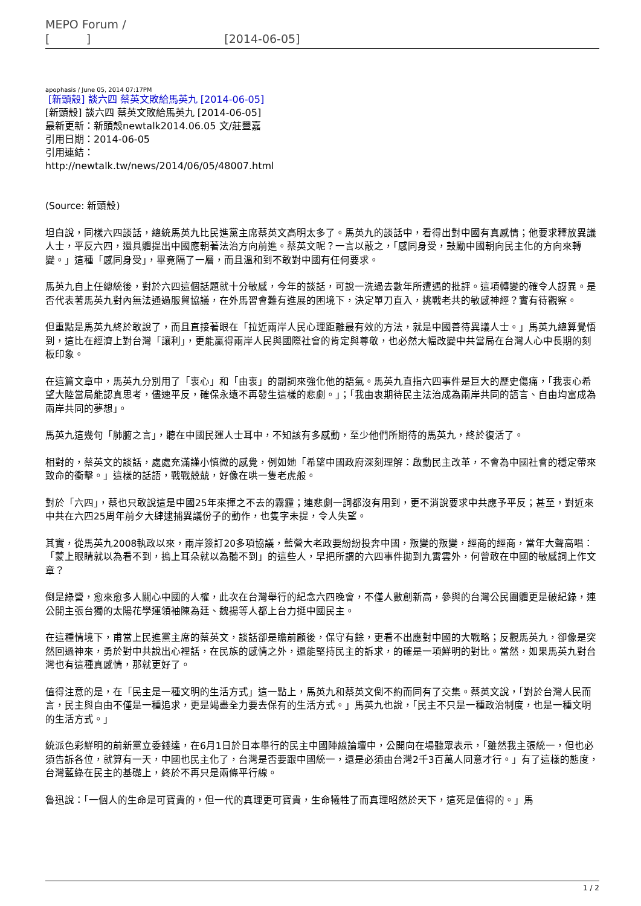MEPO Forum /
[ ] [2014-06-05]
apophasis / June 05, 2014 07:17PM
[新頭殼] 談六四 蔡英文敗給馬英九 [2014-06-05]
[新頭殼] 談六四 蔡英文敗給馬英九 [2014-06-05]
最新更新：新頭殼newtalk2014.06.05 文/莊豐嘉
引用日期：2014-06-05
引用連結：
http://newtalk.tw/news/2014/06/05/48007.html
(Source: 新頭殼)
坦白說，同樣六四談話，總統馬英九比民進黨主席蔡英文高明太多了。馬英九的談話中，看得出對中國有真感情；他要求釋放異議人士，平反六四，還具體提出中國應朝著法治方向前進。蔡英文呢？一言以蔽之，「感同身受，鼓勵中國朝向民主化的方向來轉變。」這種「感同身受」，畢竟隔了一層，而且溫和到不敢對中國有任何要求。
馬英九自上任總統後，對於六四這個話題就十分敏感，今年的談話，可說一洗過去數年所遭遇的批評。這項轉變的確令人訝異。是否代表著馬英九對內無法通過服貿協議，在外馬習會難有進展的困境下，決定單刀直入，挑戰老共的敏感神經？實有待觀察。
但重點是馬英九終於敢說了，而且直接著眼在「拉近兩岸人民心理距離最有效的方法，就是中國善待異議人士。」馬英九總算覺悟到，這比在經濟上對台灣「讓利」，更能贏得兩岸人民與國際社會的肯定與尊敬，也必然大幅改變中共當局在台灣人心中長期的刻板印象。
在這篇文章中，馬英九分別用了「衷心」和「由衷」的副詞來強化他的語氣。馬英九直指六四事件是巨大的歷史傷痛，「我衷心希望大陸當局能認真思考，儘速平反，確保永遠不再發生這樣的悲劇。」；「我由衷期待民主法治成為兩岸共同的語言、自由均富成為兩岸共同的夢想」。
馬英九這幾句「肺腑之言」，聽在中國民運人士耳中，不知該有多感動，至少他們所期待的馬英九，終於復活了。
相對的，蔡英文的談話，處處充滿謹小慎微的感覺，例如她「希望中國政府深刻理解：啟動民主改革，不會為中國社會的穩定帶來致命的衝擊。」這樣的話語，戰戰兢兢，好像在哄一隻老虎般。
對於「六四」，蔡也只敢說這是中國25年來揮之不去的霧霾；連悲劇一詞都沒有用到，更不消說要求中共應予平反；甚至，對近來中共在六四25周年前夕大肆逮捕異議份子的動作，也隻字未提，令人失望。
其實，從馬英九2008執政以來，兩岸簽訂20多項協議，藍營大老政要紛紛投奔中國，叛變的叛變，經商的經商，當年大聲高唱：「蒙上眼睛就以為看不到，摀上耳朵就以為聽不到」的這些人，早把所謂的六四事件拋到九霄雲外，何曾敢在中國的敏感詞上作文章？
倒是綠營，愈來愈多人關心中國的人權，此次在台灣舉行的紀念六四晚會，不僅人數創新高，參與的台灣公民團體更是破紀錄，連公開主張台獨的太陽花學運領袖陳為廷、魏揚等人都上台力挺中國民主。
在這種情境下，甫當上民進黨主席的蔡英文，談話卻是瞻前顧後，保守有餘，更看不出應對中國的大戰略；反觀馬英九，卻像是突然回過神來，勇於對中共說出心裡話，在民族的感情之外，還能堅持民主的訴求，的確是一項鮮明的對比。當然，如果馬英九對台灣也有這種真感情，那就更好了。
值得注意的是，在「民主是一種文明的生活方式」這一點上，馬英九和蔡英文倒不約而同有了交集。蔡英文說，「對於台灣人民而言，民主與自由不僅是一種追求，更是竭盡全力要去保有的生活方式。」馬英九也說，「民主不只是一種政治制度，也是一種文明的生活方式。」
統派色彩鮮明的前新黨立委錢達，在6月1日於日本舉行的民主中國陣線論壇中，公開向在場聽眾表示，「雖然我主張統一，但也必須告訴各位，就算有一天，中國也民主化了，台灣是否要跟中國統一，還是必須由台灣2千3百萬人同意才行。」有了這樣的態度，台灣藍綠在民主的基礎上，終於不再只是兩條平行線。
魯迅說：「一個人的生命是可寶貴的，但一代的真理更可寶貴，生命犧牲了而真理昭然於天下，這死是值得的。」馬
1 / 2